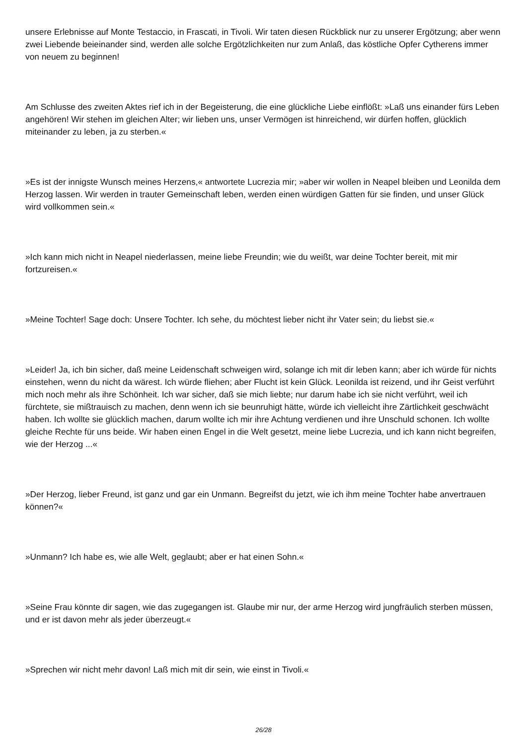unsere Erlebnisse auf Monte Testaccio, in Frascati, in Tivoli. Wir taten diesen Rückblick nur zu unserer Ergötzung; aber wenn zwei Liebende beieinander sind, werden alle solche Ergötzlichkeiten nur zum Anlaß, das köstliche Opfer Cytherens immer von neuem zu beginnen!
Am Schlusse des zweiten Aktes rief ich in der Begeisterung, die eine glückliche Liebe einflößt: »Laß uns einander fürs Leben angehören! Wir stehen im gleichen Alter; wir lieben uns, unser Vermögen ist hinreichend, wir dürfen hoffen, glücklich miteinander zu leben, ja zu sterben.«
»Es ist der innigste Wunsch meines Herzens,« antwortete Lucrezia mir; »aber wir wollen in Neapel bleiben und Leonilda dem Herzog lassen. Wir werden in trauter Gemeinschaft leben, werden einen würdigen Gatten für sie finden, und unser Glück wird vollkommen sein.«
»Ich kann mich nicht in Neapel niederlassen, meine liebe Freundin; wie du weißt, war deine Tochter bereit, mit mir fortzureisen.«
»Meine Tochter! Sage doch: Unsere Tochter. Ich sehe, du möchtest lieber nicht ihr Vater sein; du liebst sie.«
»Leider! Ja, ich bin sicher, daß meine Leidenschaft schweigen wird, solange ich mit dir leben kann; aber ich würde für nichts einstehen, wenn du nicht da wärest. Ich würde fliehen; aber Flucht ist kein Glück. Leonilda ist reizend, und ihr Geist verführt mich noch mehr als ihre Schönheit. Ich war sicher, daß sie mich liebte; nur darum habe ich sie nicht verführt, weil ich fürchtete, sie mißtrauisch zu machen, denn wenn ich sie beunruhigt hätte, würde ich vielleicht ihre Zärtlichkeit geschwächt haben. Ich wollte sie glücklich machen, darum wollte ich mir ihre Achtung verdienen und ihre Unschuld schonen. Ich wollte gleiche Rechte für uns beide. Wir haben einen Engel in die Welt gesetzt, meine liebe Lucrezia, und ich kann nicht begreifen, wie der Herzog ...«
»Der Herzog, lieber Freund, ist ganz und gar ein Unmann. Begreifst du jetzt, wie ich ihm meine Tochter habe anvertrauen können?«
»Unmann? Ich habe es, wie alle Welt, geglaubt; aber er hat einen Sohn.«
»Seine Frau könnte dir sagen, wie das zugegangen ist. Glaube mir nur, der arme Herzog wird jungfräulich sterben müssen, und er ist davon mehr als jeder überzeugt.«
»Sprechen wir nicht mehr davon! Laß mich mit dir sein, wie einst in Tivoli.«
26/28